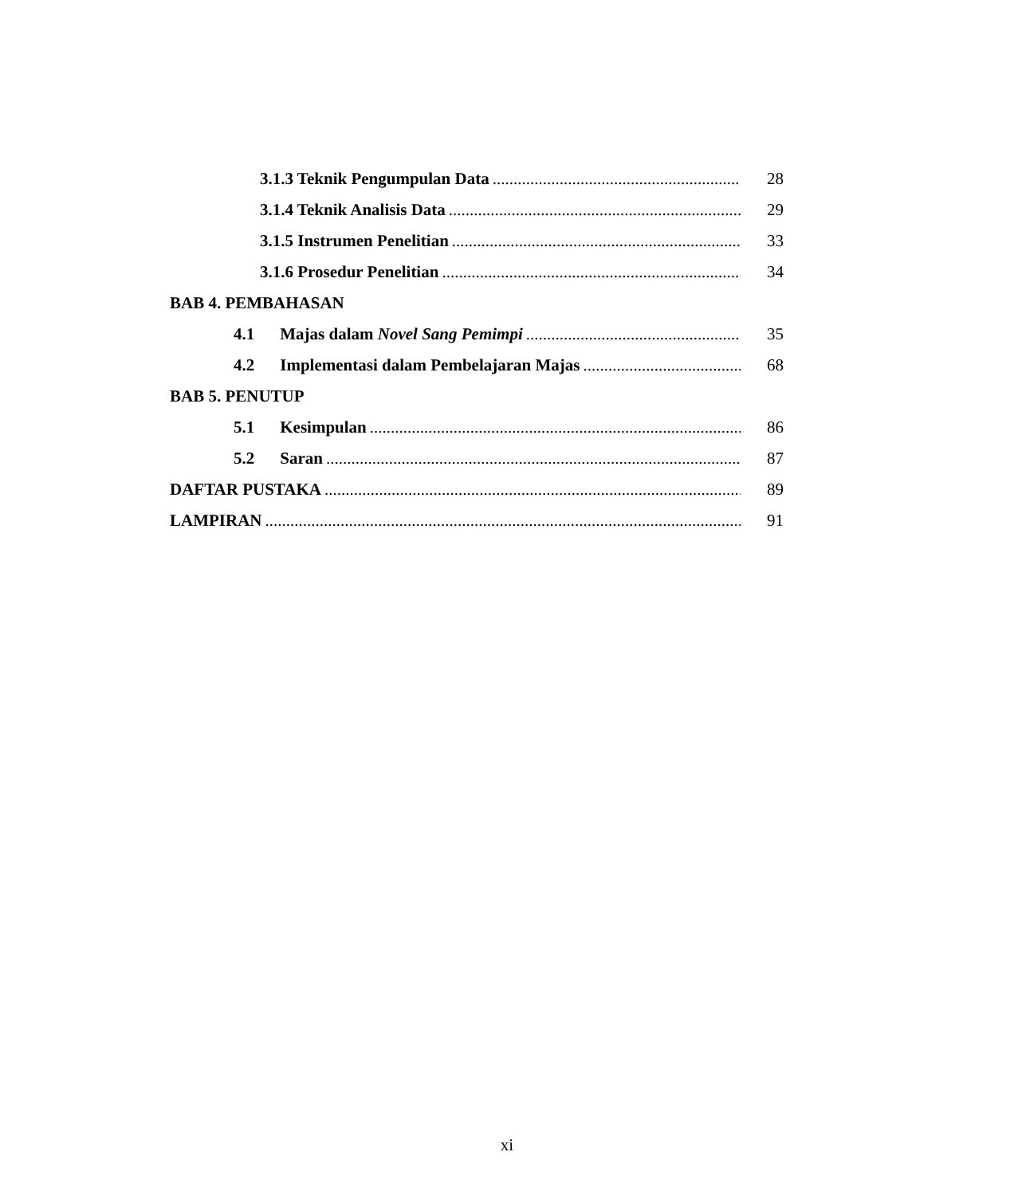3.1.3 Teknik Pengumpulan Data 28
3.1.4 Teknik Analisis Data 29
3.1.5 Instrumen Penelitian 33
3.1.6 Prosedur Penelitian 34
BAB 4. PEMBAHASAN
4.1 Majas dalam Novel Sang Pemimpi 35
4.2 Implementasi dalam Pembelajaran Majas 68
BAB 5. PENUTUP
5.1 Kesimpulan 86
5.2 Saran 87
DAFTAR PUSTAKA 89
LAMPIRAN 91
xi